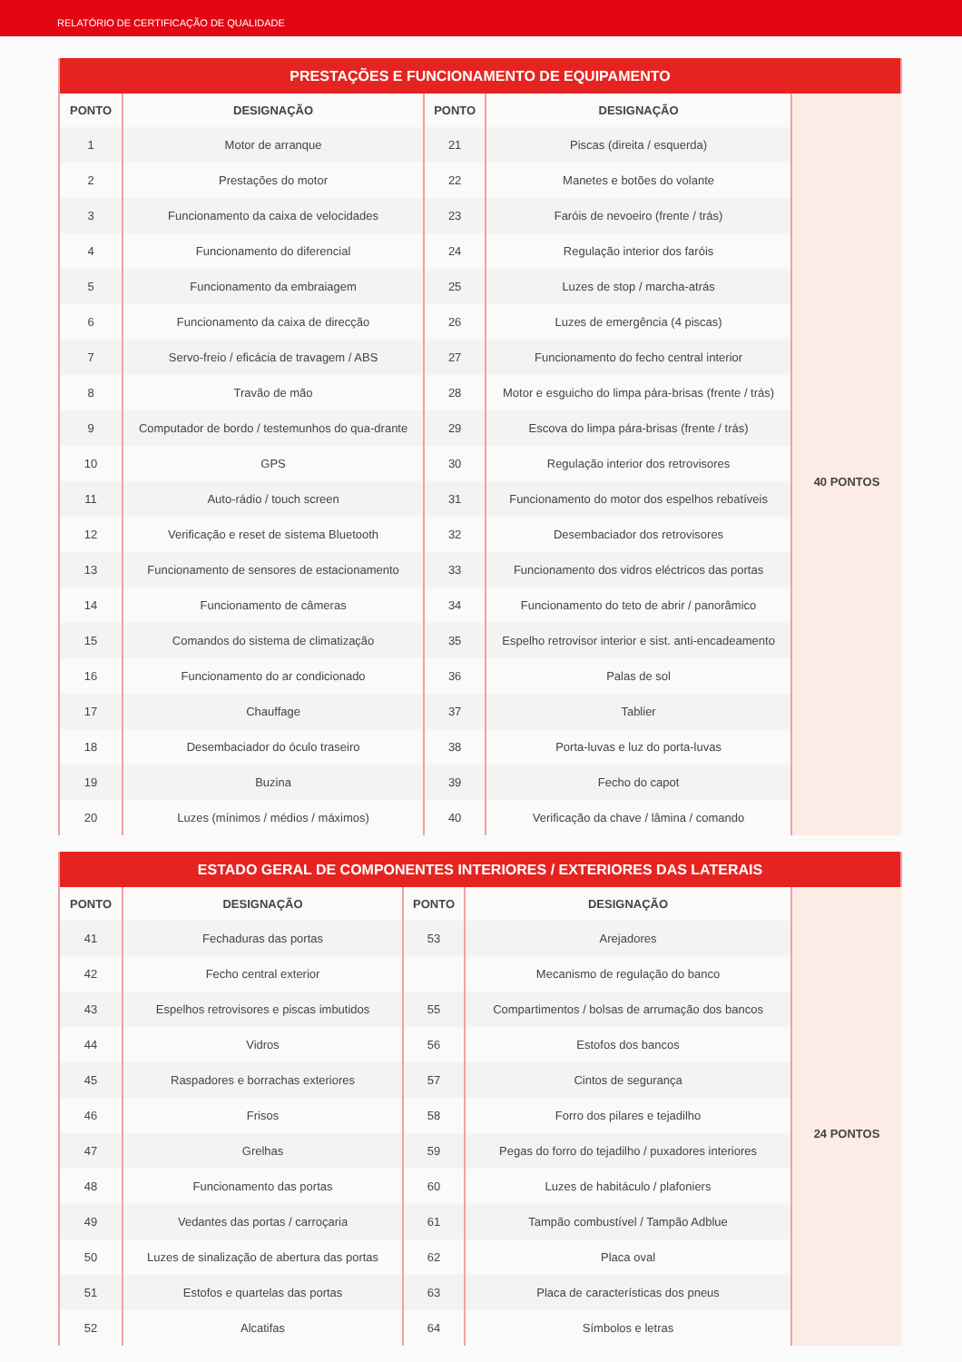RELATÓRIO DE CERTIFICAÇÃO DE QUALIDADE
| PRESTAÇÕES E FUNCIONAMENTO DE EQUIPAMENTO | | | | |
| --- | --- | --- | --- | --- |
| PONTO | DESIGNAÇÃO | PONTO | DESIGNAÇÃO | |
| 1 | Motor de arranque | 21 | Piscas (direita / esquerda) | 40 PONTOS |
| 2 | Prestações do motor | 22 | Manetes e botões do volante | |
| 3 | Funcionamento da caixa de velocidades | 23 | Faróis de nevoeiro (frente / trás) | |
| 4 | Funcionamento do diferencial | 24 | Regulação interior dos faróis | |
| 5 | Funcionamento da embraiagem | 25 | Luzes de stop / marcha-atrás | |
| 6 | Funcionamento da caixa de direcção | 26 | Luzes de emergência (4 piscas) | |
| 7 | Servo-freio / eficácia de travagem / ABS | 27 | Funcionamento do fecho central interior | |
| 8 | Travão de mão | 28 | Motor e esguicho do limpa pára-brisas (frente / trás) | |
| 9 | Computador de bordo / testemunhos do qua-drante | 29 | Escova do limpa pára-brisas (frente / trás) | |
| 10 | GPS | 30 | Regulação interior dos retrovisores | |
| 11 | Auto-rádio / touch screen | 31 | Funcionamento do motor dos espelhos rebatíveis | |
| 12 | Verificação e reset de sistema Bluetooth | 32 | Desembaciador dos retrovisores | |
| 13 | Funcionamento de sensores de estacionamento | 33 | Funcionamento dos vidros eléctricos das portas | |
| 14 | Funcionamento de câmeras | 34 | Funcionamento do teto de abrir / panorâmico | |
| 15 | Comandos do sistema de climatização | 35 | Espelho retrovisor interior e sist. anti-encadeamento | |
| 16 | Funcionamento do ar condicionado | 36 | Palas de sol | |
| 17 | Chauffage | 37 | Tablier | |
| 18 | Desembaciador do óculo traseiro | 38 | Porta-luvas e luz do porta-luvas | |
| 19 | Buzina | 39 | Fecho do capot | |
| 20 | Luzes (mínimos / médios / máximos) | 40 | Verificação da chave / lâmina / comando | |
| ESTADO GERAL DE COMPONENTES INTERIORES / EXTERIORES DAS LATERAIS | | | | |
| --- | --- | --- | --- | --- |
| PONTO | DESIGNAÇÃO | PONTO | DESIGNAÇÃO | |
| 41 | Fechaduras das portas | 53 | Arejadores | 24 PONTOS |
| 42 | Fecho central exterior | | Mecanismo de regulação do banco | |
| 43 | Espelhos retrovisores e piscas imbutidos | 55 | Compartimentos / bolsas de arrumação dos bancos | |
| 44 | Vidros | 56 | Estofos dos bancos | |
| 45 | Raspadores e borrachas exteriores | 57 | Cintos de segurança | |
| 46 | Frisos | 58 | Forro dos pilares e tejadilho | |
| 47 | Grelhas | 59 | Pegas do forro do tejadilho / puxadores interiores | |
| 48 | Funcionamento das portas | 60 | Luzes de habitáculo / plafoniers | |
| 49 | Vedantes das portas / carroçaria | 61 | Tampão combustível / Tampão Adblue | |
| 50 | Luzes de sinalização de abertura das portas | 62 | Placa oval | |
| 51 | Estofos e quartelas das portas | 63 | Placa de características dos pneus | |
| 52 | Alcatifas | 64 | Símbolos e letras | |